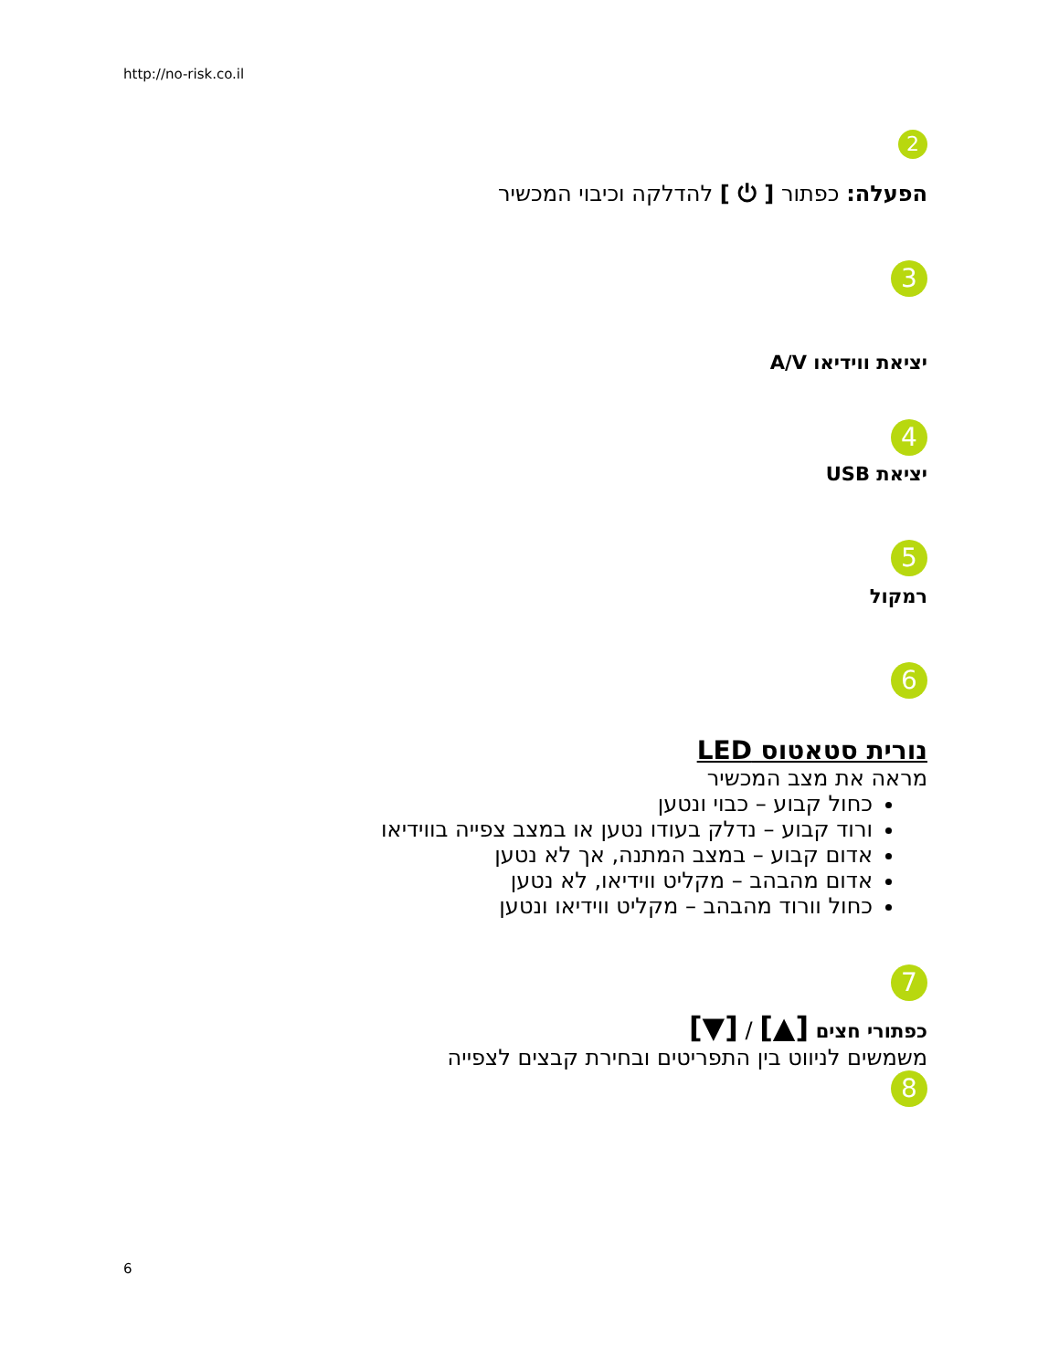http://no-risk.co.il
2
הפעלה: כפתור [ ⏻ ] להדלקה וכיבוי המכשיר
3
יציאת ווידיאו A/V
4
יציאת USB
5
רמקול
6
נורית סטאטוס LED
מראה את מצב המכשיר
כחול קבוע – כבוי ונטען
ורוד קבוע – נדלק בעודו נטען או במצב צפייה בווידיאו
אדום קבוע – במצב המתנה, אך לא נטען
אדום מהבהב – מקליט ווידיאו, לא נטען
כחול וורוד מהבהב – מקליט ווידיאו ונטען
7
כפתורי חצים [▲] / [▼]
משמשים לניווט בין התפריטים ובחירת קבצים לצפייה
8
6